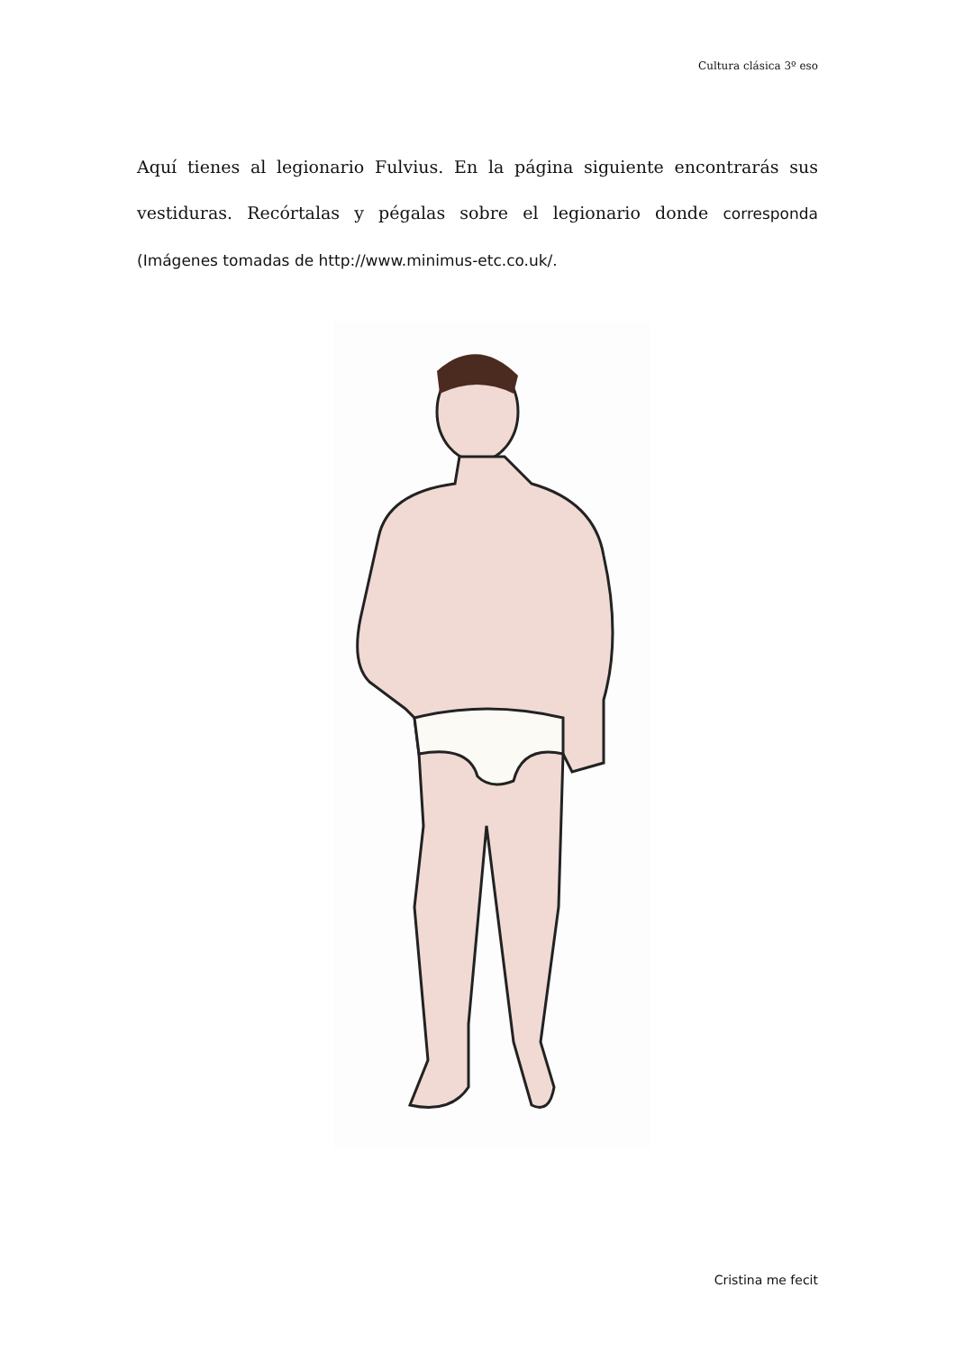Cultura clásica 3º eso
Aquí tienes al legionario Fulvius. En la página siguiente encontrarás sus vestiduras. Recórtalas y pégalas sobre el legionario donde corresponda (Imágenes tomadas de http://www.minimus-etc.co.uk/.
Cristina me fecit